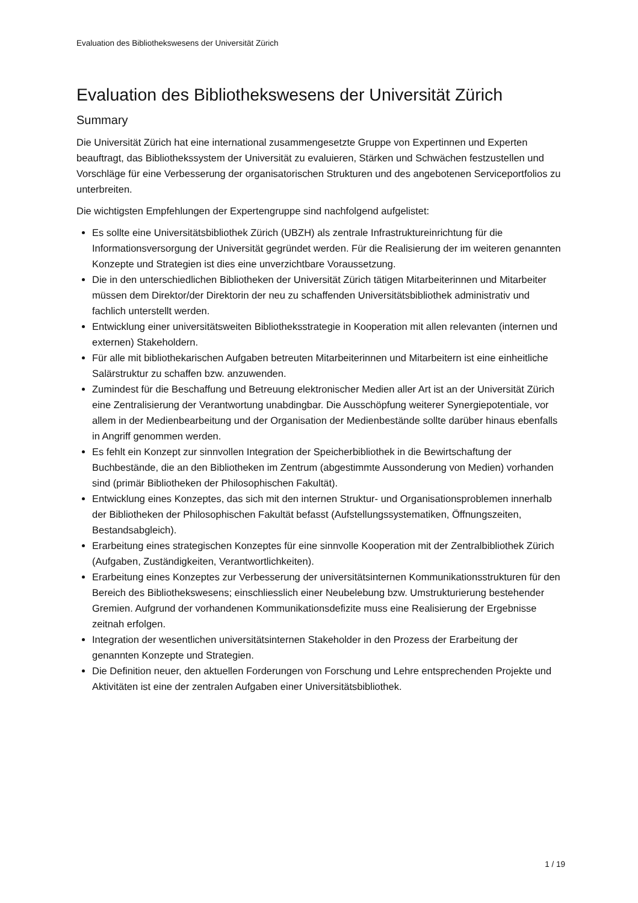Evaluation des Bibliothekswesens der Universität Zürich
Evaluation des Bibliothekswesens der Universität Zürich
Summary
Die Universität Zürich hat eine international zusammengesetzte Gruppe von Expertinnen und Experten beauftragt, das Bibliothekssystem der Universität zu evaluieren, Stärken und Schwächen festzustellen und Vorschläge für eine Verbesserung der organisatorischen Strukturen und des angebotenen Serviceportfolios zu unterbreiten.
Die wichtigsten Empfehlungen der Expertengruppe sind nachfolgend aufgelistet:
Es sollte eine Universitätsbibliothek Zürich (UBZH) als zentrale Infrastruktureinrichtung für die Informationsversorgung der Universität gegründet werden. Für die Realisierung der im weiteren genannten Konzepte und Strategien ist dies eine unverzichtbare Voraussetzung.
Die in den unterschiedlichen Bibliotheken der Universität Zürich tätigen Mitarbeiterinnen und Mitarbeiter müssen dem Direktor/der Direktorin der neu zu schaffenden Universitätsbibliothek administrativ und fachlich unterstellt werden.
Entwicklung einer universitätsweiten Bibliotheksstrategie in Kooperation mit allen relevanten (internen und externen) Stakeholdern.
Für alle mit bibliothekarischen Aufgaben betreuten Mitarbeiterinnen und Mitarbeitern ist eine einheitliche Salärstruktur zu schaffen bzw. anzuwenden.
Zumindest für die Beschaffung und Betreuung elektronischer Medien aller Art ist an der Universität Zürich eine Zentralisierung der Verantwortung unabdingbar. Die Ausschöpfung weiterer Synergiepotentiale, vor allem in der Medienbearbeitung und der Organisation der Medienbestände sollte darüber hinaus ebenfalls in Angriff genommen werden.
Es fehlt ein Konzept zur sinnvollen Integration der Speicherbibliothek in die Bewirtschaftung der Buchbestände, die an den Bibliotheken im Zentrum (abgestimmte Aussonderung von Medien) vorhanden sind (primär Bibliotheken der Philosophischen Fakultät).
Entwicklung eines Konzeptes, das sich mit den internen Struktur- und Organisationsproblemen innerhalb der Bibliotheken der Philosophischen Fakultät befasst (Aufstellungssystematiken, Öffnungszeiten, Bestandsabgleich).
Erarbeitung eines strategischen Konzeptes für eine sinnvolle Kooperation mit der Zentralbibliothek Zürich (Aufgaben, Zuständigkeiten, Verantwortlichkeiten).
Erarbeitung eines Konzeptes zur Verbesserung der universitätsinternen Kommunikationsstrukturen für den Bereich des Bibliothekswesens; einschliesslich einer Neubelebung bzw. Umstrukturierung bestehender Gremien. Aufgrund der vorhandenen Kommunikationsdefizite muss eine Realisierung der Ergebnisse zeitnah erfolgen.
Integration der wesentlichen universitätsinternen Stakeholder in den Prozess der Erarbeitung der genannten Konzepte und Strategien.
Die Definition neuer, den aktuellen Forderungen von Forschung und Lehre entsprechenden Projekte und Aktivitäten ist eine der zentralen Aufgaben einer Universitätsbibliothek.
1 / 19